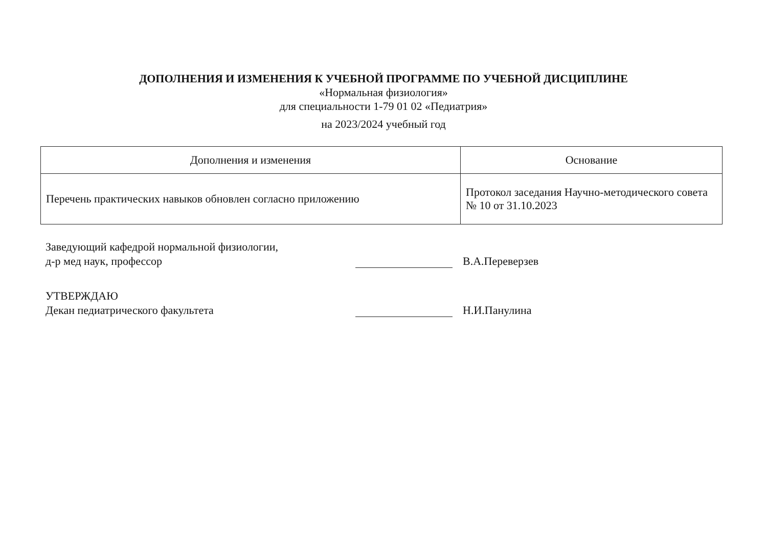ДОПОЛНЕНИЯ И ИЗМЕНЕНИЯ К УЧЕБНОЙ ПРОГРАММЕ ПО УЧЕБНОЙ ДИСЦИПЛИНЕ
«Нормальная физиология»
для специальности 1-79 01 02 «Педиатрия»
на 2023/2024 учебный год
| Дополнения и изменения | Основание |
| --- | --- |
| Перечень практических навыков обновлен согласно приложению | Протокол заседания Научно-методического совета № 10 от 31.10.2023 |
Заведующий кафедрой нормальной физиологии,
д-р мед наук, профессор
В.А.Переверзев
УТВЕРЖДАЮ
Декан педиатрического факультета
Н.И.Панулина